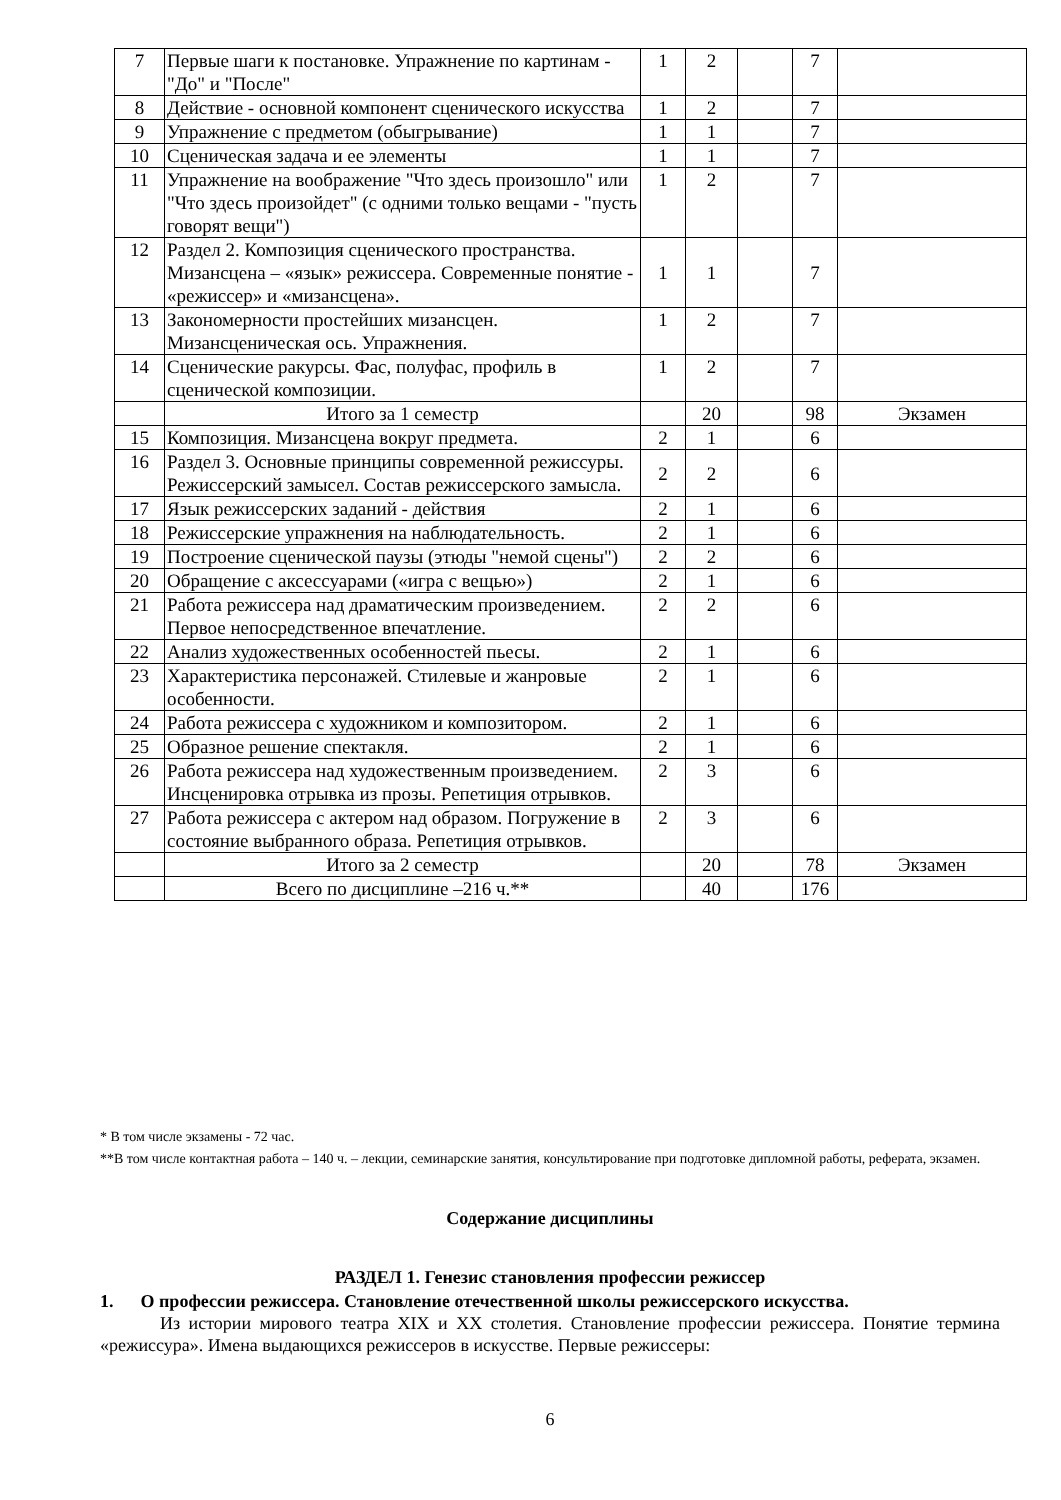| 7 | Первые шаги к постановке. Упражнение по картинам - "До" и "После" | 1 | 2 | | 7 | |
| 8 | Действие - основной компонент сценического искусства | 1 | 2 | | 7 | |
| 9 | Упражнение с предметом (обыгрывание) | 1 | 1 | | 7 | |
| 10 | Сценическая задача и ее элементы | 1 | 1 | | 7 | |
| 11 | Упражнение на воображение "Что здесь произошло" или "Что здесь произойдет" (с одними только вещами - "пусть говорят вещи") | 1 | 2 | | 7 | |
| 12 | Раздел 2. Композиция сценического пространства. Мизансцена – «язык» режиссера. Современные понятие - «режиссер» и «мизансцена». | 1 | 1 | | 7 | |
| 13 | Закономерности простейших мизансцен. Мизансценическая ось. Упражнения. | 1 | 2 | | 7 | |
| 14 | Сценические ракурсы. Фас, полуфас, профиль в сценической композиции. | 1 | 2 | | 7 | |
| | Итого за 1 семестр | | 20 | | 98 | Экзамен |
| 15 | Композиция. Мизансцена вокруг предмета. | 2 | 1 | | 6 | |
| 16 | Раздел 3. Основные принципы современной режиссуры. Режиссерский замысел. Состав режиссерского замысла. | 2 | 2 | | 6 | |
| 17 | Язык режиссерских заданий - действия | 2 | 1 | | 6 | |
| 18 | Режиссерские упражнения на наблюдательность. | 2 | 1 | | 6 | |
| 19 | Построение сценической паузы (этюды "немой сцены") | 2 | 2 | | 6 | |
| 20 | Обращение с аксессуарами («игра с вещью») | 2 | 1 | | 6 | |
| 21 | Работа режиссера над драматическим произведением. Первое непосредственное впечатление. | 2 | 2 | | 6 | |
| 22 | Анализ художественных особенностей пьесы. | 2 | 1 | | 6 | |
| 23 | Характеристика персонажей. Стилевые и жанровые особенности. | 2 | 1 | | 6 | |
| 24 | Работа режиссера с художником и композитором. | 2 | 1 | | 6 | |
| 25 | Образное решение спектакля. | 2 | 1 | | 6 | |
| 26 | Работа режиссера над художественным произведением. Инсценировка отрывка из прозы. Репетиция отрывков. | 2 | 3 | | 6 | |
| 27 | Работа режиссера с актером над образом. Погружение в состояние выбранного образа. Репетиция отрывков. | 2 | 3 | | 6 | |
| | Итого за 2 семестр | | 20 | | 78 | Экзамен |
| | Всего по дисциплине –216 ч.** | | 40 | | 176 | |
* В том числе экзамены - 72 час.
**В том числе контактная работа – 140 ч. – лекции, семинарские занятия, консультирование при подготовке дипломной работы, реферата, экзамен.
Содержание дисциплины
РАЗДЕЛ 1. Генезис становления профессии режиссер
1. О профессии режиссера. Становление отечественной школы режиссерского искусства.
Из истории мирового театра XIX и XX столетия. Становление профессии режиссера. Понятие термина «режиссура». Имена выдающихся режиссеров в искусстве. Первые режиссеры:
6